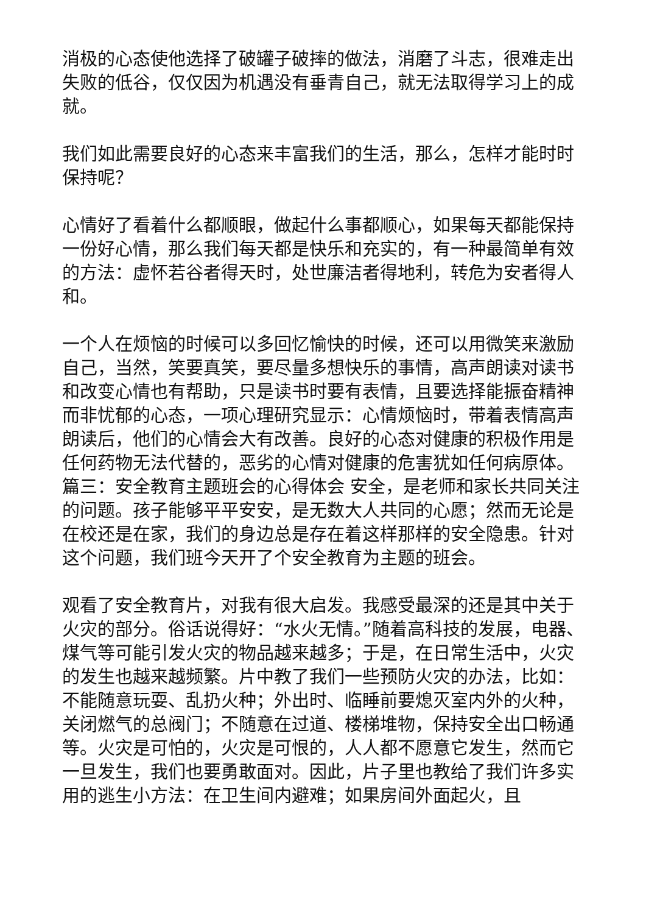消极的心态使他选择了破罐子破摔的做法，消磨了斗志，很难走出失败的低谷，仅仅因为机遇没有垂青自己，就无法取得学习上的成就。
我们如此需要良好的心态来丰富我们的生活，那么，怎样才能时时保持呢？
心情好了看着什么都顺眼，做起什么事都顺心，如果每天都能保持一份好心情，那么我们每天都是快乐和充实的，有一种最简单有效的方法：虚怀若谷者得天时，处世廉洁者得地利，转危为安者得人和。
一个人在烦恼的时候可以多回忆愉快的时候，还可以用微笑来激励自己，当然，笑要真笑，要尽量多想快乐的事情，高声朗读对读书和改变心情也有帮助，只是读书时要有表情，且要选择能振奋精神而非忧郁的心态，一项心理研究显示：心情烦恼时，带着表情高声朗读后，他们的心情会大有改善。良好的心态对健康的积极作用是任何药物无法代替的，恶劣的心情对健康的危害犹如任何病原体。篇三：安全教育主题班会的心得体会 安全，是老师和家长共同关注的问题。孩子能够平平安安，是无数大人共同的心愿；然而无论是在校还是在家，我们的身边总是存在着这样那样的安全隐患。针对这个问题，我们班今天开了个安全教育为主题的班会。
观看了安全教育片，对我有很大启发。我感受最深的还是其中关于火灾的部分。俗话说得好：“水火无情。”随着高科技的发展，电器、煤气等可能引发火灾的物品越来越多；于是，在日常生活中，火灾的发生也越来越频繁。片中教了我们一些预防火灾的办法，比如：不能随意玩耍、乱扔火种；外出时、临睡前要熄灭室内外的火种，关闭燃气的总阀门；不随意在过道、楼梯堆物，保持安全出口畅通等。火灾是可怕的，火灾是可恨的，人人都不愿意它发生，然而它一旦发生，我们也要勇敢面对。因此，片子里也教给了我们许多实用的逃生小方法：在卫生间内避难；如果房间外面起火，且